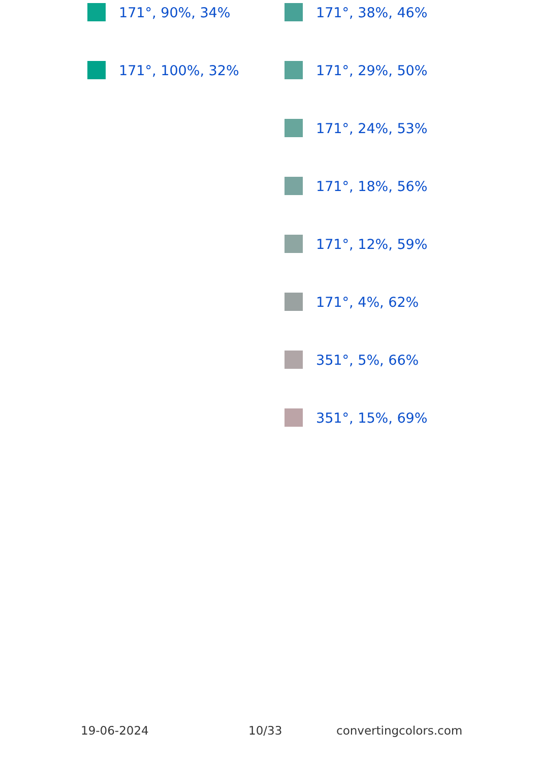171°, 90%, 34%
171°, 100%, 32%
171°, 38%, 46%
171°, 29%, 50%
171°, 24%, 53%
171°, 18%, 56%
171°, 12%, 59%
171°, 4%, 62%
351°, 5%, 66%
351°, 15%, 69%
19-06-2024 10/33 convertingcolors.com